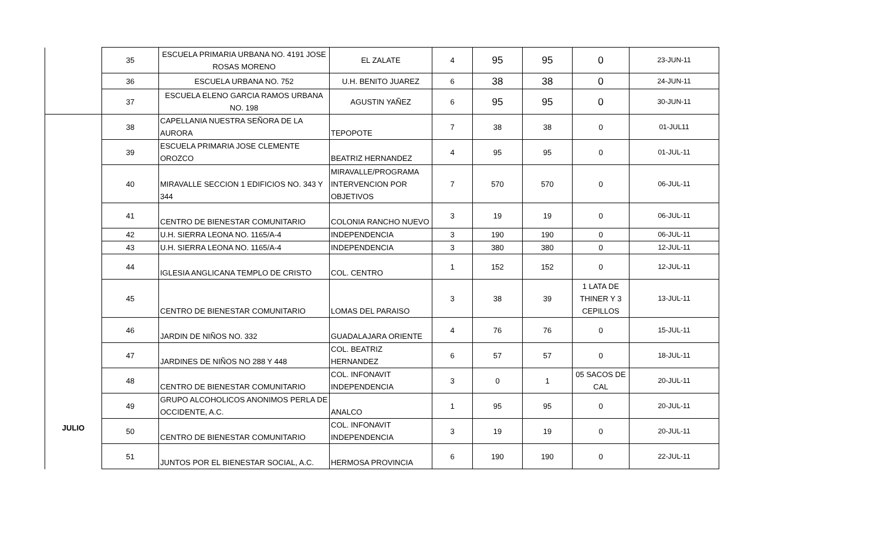| | 35 | ESCUELA PRIMARIA URBANA NO. 4191 JOSE ROSAS MORENO | EL ZALATE | 4 | 95 | 95 | 0 | 23-JUN-11 |
| | 36 | ESCUELA URBANA NO. 752 | U.H. BENITO JUAREZ | 6 | 38 | 38 | 0 | 24-JUN-11 |
| | 37 | ESCUELA ELENO GARCIA RAMOS URBANA NO. 198 | AGUSTIN YAÑEZ | 6 | 95 | 95 | 0 | 30-JUN-11 |
| JULIO | 38 | CAPELLANIA NUESTRA SEÑORA DE LA AURORA | TEPOPOTE | 7 | 38 | 38 | 0 | 01-JUL11 |
| | 39 | ESCUELA PRIMARIA JOSE CLEMENTE OROZCO | BEATRIZ HERNANDEZ | 4 | 95 | 95 | 0 | 01-JUL-11 |
| | 40 | MIRAVALLE SECCION 1 EDIFICIOS NO. 343 Y 344 | MIRAVALLE/PROGRAMA INTERVENCION POR OBJETIVOS | 7 | 570 | 570 | 0 | 06-JUL-11 |
| | 41 | CENTRO DE BIENESTAR COMUNITARIO | COLONIA RANCHO NUEVO | 3 | 19 | 19 | 0 | 06-JUL-11 |
| | 42 | U.H. SIERRA LEONA NO. 1165/A-4 | INDEPENDENCIA | 3 | 190 | 190 | 0 | 06-JUL-11 |
| | 43 | U.H. SIERRA LEONA NO. 1165/A-4 | INDEPENDENCIA | 3 | 380 | 380 | 0 | 12-JUL-11 |
| | 44 | IGLESIA ANGLICANA TEMPLO DE CRISTO | COL. CENTRO | 1 | 152 | 152 | 0 | 12-JUL-11 |
| | 45 | CENTRO DE BIENESTAR COMUNITARIO | LOMAS DEL PARAISO | 3 | 38 | 39 | 1 LATA DE THINER Y 3 CEPILLOS | 13-JUL-11 |
| | 46 | JARDIN DE NIÑOS NO. 332 | GUADALAJARA ORIENTE | 4 | 76 | 76 | 0 | 15-JUL-11 |
| | 47 | JARDINES DE NIÑOS NO 288 Y 448 | COL. BEATRIZ HERNANDEZ | 6 | 57 | 57 | 0 | 18-JUL-11 |
| | 48 | CENTRO DE BIENESTAR COMUNITARIO | COL. INFONAVIT INDEPENDENCIA | 3 | 0 | 1 | 05 SACOS DE CAL | 20-JUL-11 |
| | 49 | GRUPO ALCOHOLICOS ANONIMOS PERLA DE OCCIDENTE, A.C. | ANALCO | 1 | 95 | 95 | 0 | 20-JUL-11 |
| | 50 | CENTRO DE BIENESTAR COMUNITARIO | COL. INFONAVIT INDEPENDENCIA | 3 | 19 | 19 | 0 | 20-JUL-11 |
| | 51 | JUNTOS POR EL BIENESTAR SOCIAL, A.C. | HERMOSA PROVINCIA | 6 | 190 | 190 | 0 | 22-JUL-11 |